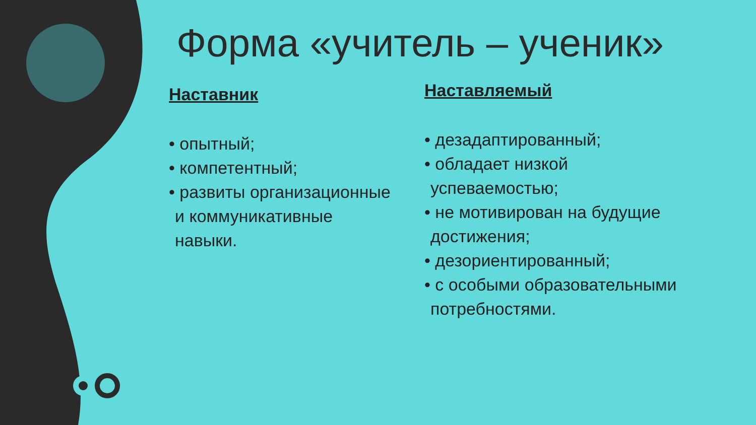Форма «учитель – ученик»
Наставник
• опытный;
• компетентный;
• развиты организационные
и коммуникативные
навыки.
Наставляемый
• дезадаптированный;
• обладает низкой
успеваемостью;
• не мотивирован на будущие
достижения;
• дезориентированный;
• с особыми образовательными
потребностями.